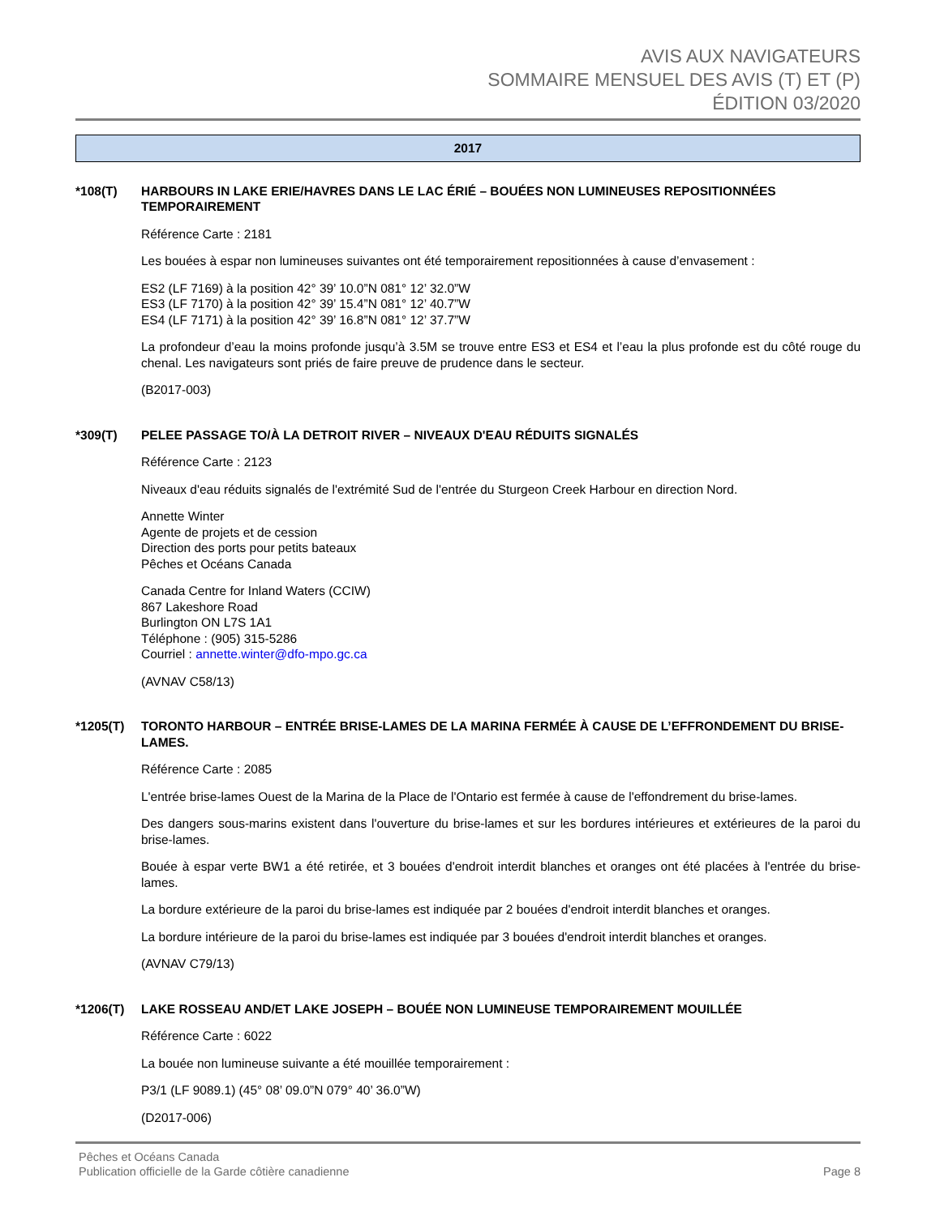AVIS AUX NAVIGATEURS
SOMMAIRE MENSUEL DES AVIS (T) ET (P)
ÉDITION 03/2020
2017
*108(T) HARBOURS IN LAKE ERIE/HAVRES DANS LE LAC ÉRIÉ – BOUÉES NON LUMINEUSES REPOSITIONNÉES TEMPORAIREMENT
Référence Carte : 2181
Les bouées à espar non lumineuses suivantes ont été temporairement repositionnées à cause d’envasement :
ES2 (LF 7169) à la position 42° 39’ 10.0”N 081° 12’ 32.0”W
ES3 (LF 7170) à la position 42° 39’ 15.4”N 081° 12’ 40.7”W
ES4 (LF 7171) à la position 42° 39’ 16.8”N 081° 12’ 37.7”W
La profondeur d’eau la moins profonde jusqu’à 3.5M se trouve entre ES3 et ES4 et l’eau la plus profonde est du côté rouge du chenal. Les navigateurs sont priés de faire preuve de prudence dans le secteur.
(B2017-003)
*309(T) PELEE PASSAGE TO/À LA DETROIT RIVER – NIVEAUX D'EAU RÉDUITS SIGNALÉS
Référence Carte : 2123
Niveaux d'eau réduits signalés de l'extrémité Sud de l'entrée du Sturgeon Creek Harbour en direction Nord.
Annette Winter
Agente de projets et de cession
Direction des ports pour petits bateaux
Pêches et Océans Canada
Canada Centre for Inland Waters (CCIW)
867 Lakeshore Road
Burlington ON L7S 1A1
Téléphone : (905) 315-5286
Courriel : annette.winter@dfo-mpo.gc.ca
(AVNAV C58/13)
*1205(T) TORONTO HARBOUR – ENTRÉE BRISE-LAMES DE LA MARINA FERMÉE À CAUSE DE L’EFFRONDEMENT DU BRISE-LAMES.
Référence Carte : 2085
L'entrée brise-lames Ouest de la Marina de la Place de l'Ontario est fermée à cause de l'effondrement du brise-lames.
Des dangers sous-marins existent dans l'ouverture du brise-lames et sur les bordures intérieures et extérieures de la paroi du brise-lames.
Bouée à espar verte BW1 a été retirée, et 3 bouées d'endroit interdit blanches et oranges ont été placées à l'entrée du brise-lames.
La bordure extérieure de la paroi du brise-lames est indiquée par 2 bouées d'endroit interdit blanches et oranges.
La bordure intérieure de la paroi du brise-lames est indiquée par 3 bouées d'endroit interdit blanches et oranges.
(AVNAV C79/13)
*1206(T) LAKE ROSSEAU AND/ET LAKE JOSEPH – BOUÉE NON LUMINEUSE TEMPORAIREMENT MOUILLÉE
Référence Carte : 6022
La bouée non lumineuse suivante a été mouillée temporairement :
P3/1 (LF 9089.1) (45° 08’ 09.0”N 079° 40’ 36.0”W)
(D2017-006)
Pêches et Océans Canada
Publication officielle de la Garde côtière canadienne
Page 8